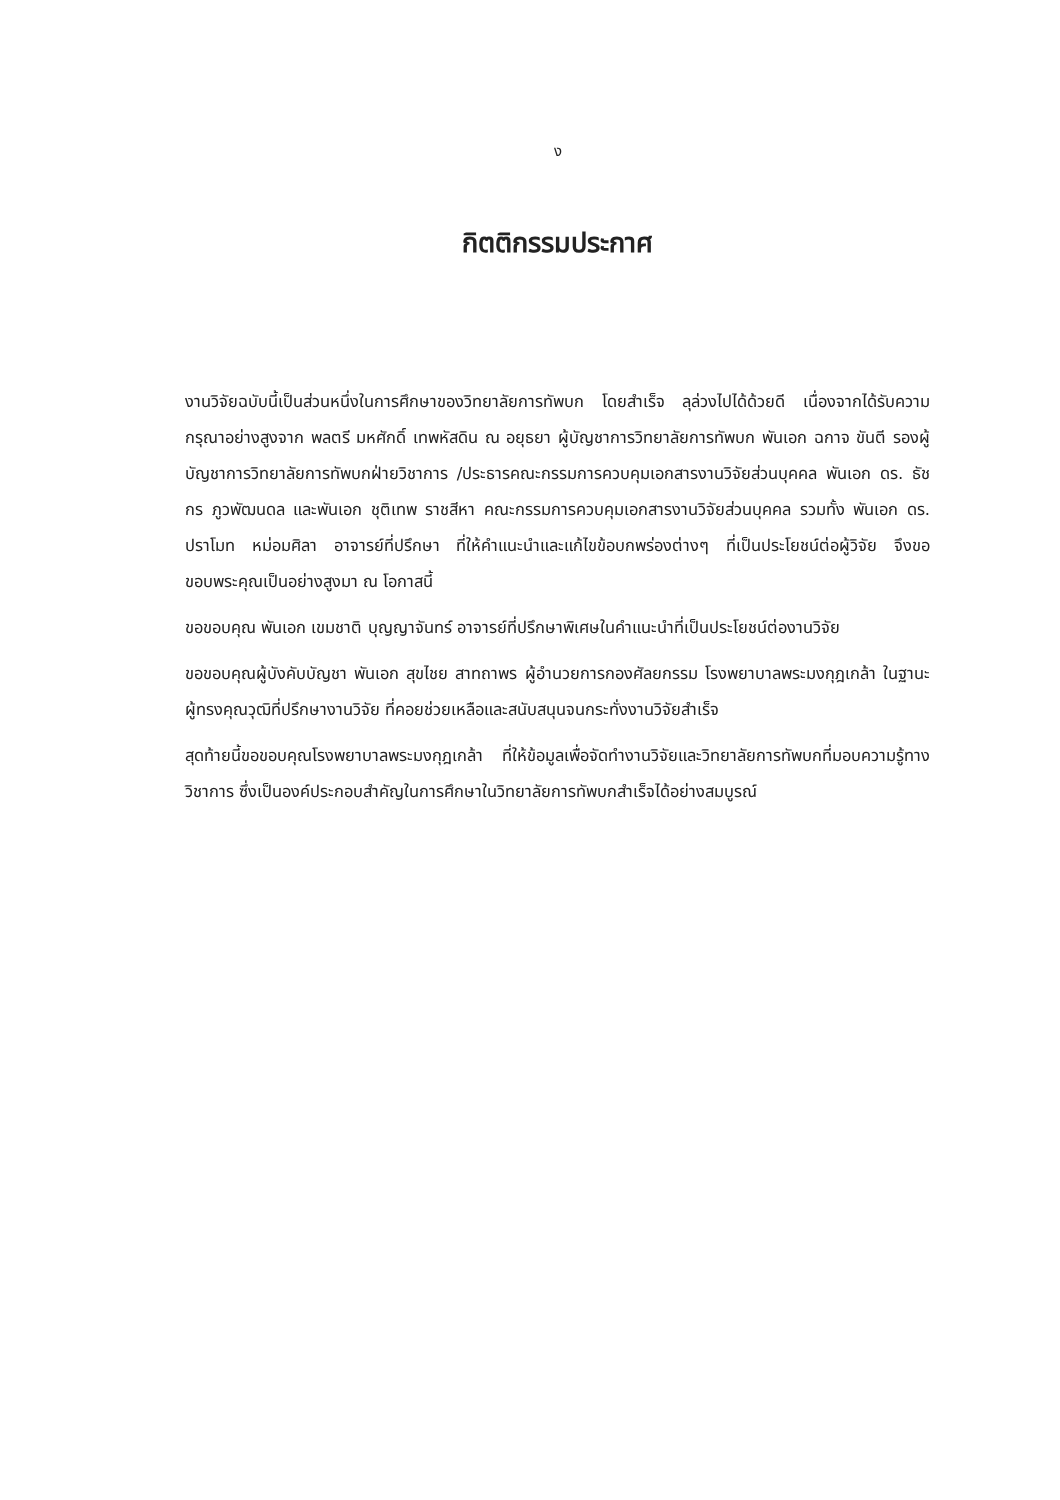ง
กิตติกรรมประกาศ
งานวิจัยฉบับนี้เป็นส่วนหนึ่งในการศึกษาของวิทยาลัยการทัพบก โดยสำเร็จ ลุล่วงไปได้ด้วยดี เนื่องจากได้รับความกรุณาอย่างสูงจาก พลตรี มหศักดิ์ เทพหัสดิน ณ อยุธยา ผู้บัญชาการวิทยาลัยการทัพบก พันเอก ฉกาจ ขันตี รองผู้บัญชาการวิทยาลัยการทัพบกฝ่ายวิชาการ /ประธารคณะกรรมการควบคุมเอกสารงานวิจัยส่วนบุคคล พันเอก ดร. ธัชกร ภูวพัฒนดล และพันเอก ชุติเทพ ราชสีหา คณะกรรมการควบคุมเอกสารงานวิจัยส่วนบุคคล รวมทั้ง พันเอก ดร. ปราโมท หม่อมศิลา อาจารย์ที่ปรึกษา ที่ให้คำแนะนำและแก้ไขข้อบกพร่องต่างๆ ที่เป็นประโยชน์ต่อผู้วิจัย จึงขอขอบพระคุณเป็นอย่างสูงมา ณ โอกาสนี้
ขอขอบคุณ พันเอก เขมชาติ บุญญาจันทร์ อาจารย์ที่ปรึกษาพิเศษในคำแนะนำที่เป็นประโยชน์ต่องานวิจัย
ขอขอบคุณผู้บังคับบัญชา พันเอก สุขไชย สาทถาพร ผู้อำนวยการกองศัลยกรรม โรงพยาบาลพระมงกุฎเกล้า ในฐานะผู้ทรงคุณวุฒิที่ปรึกษางานวิจัย ที่คอยช่วยเหลือและสนับสนุนจนกระทั่งงานวิจัยสำเร็จ
สุดท้ายนี้ขอขอบคุณโรงพยาบาลพระมงกุฎเกล้า ที่ให้ข้อมูลเพื่อจัดทำงานวิจัยและวิทยาลัยการทัพบกที่มอบความรู้ทางวิชาการ ซึ่งเป็นองค์ประกอบสำคัญในการศึกษาในวิทยาลัยการทัพบกสำเร็จได้อย่างสมบูรณ์